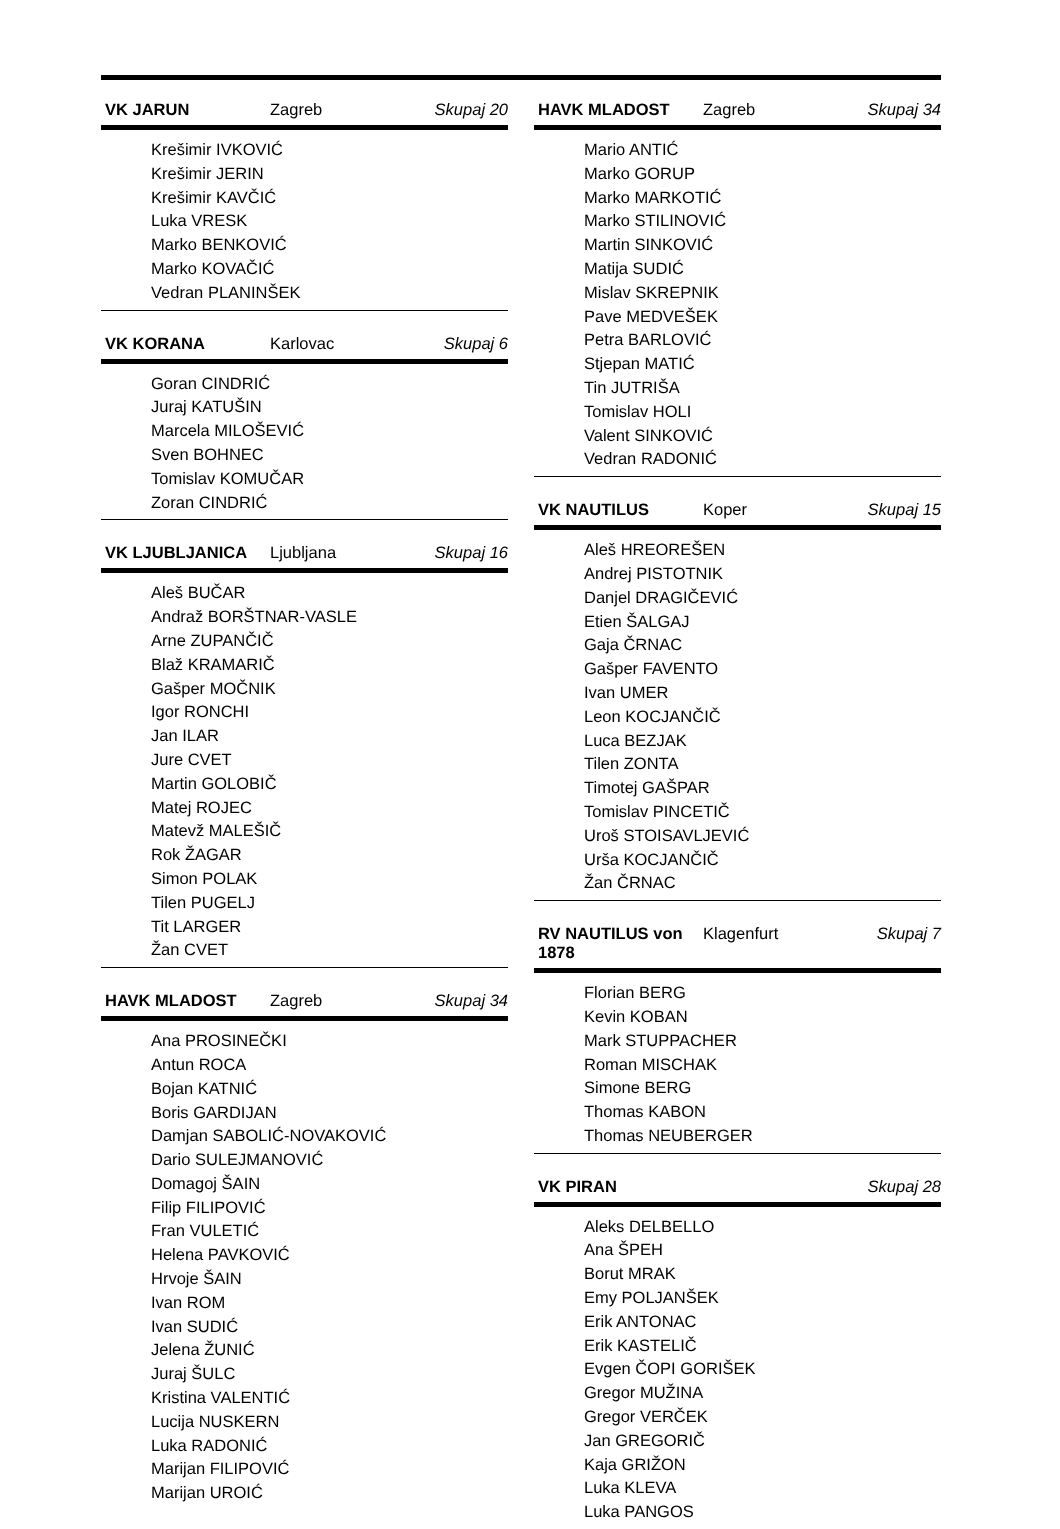VK JARUN Zagreb Skupaj 20
Krešimir IVKOVIĆ
Krešimir JERIN
Krešimir KAVČIĆ
Luka VRESK
Marko BENKOVIĆ
Marko KOVAČIĆ
Vedran PLANINŠEK
VK KORANA Karlovac Skupaj 6
Goran CINDRIĆ
Juraj KATUŠIN
Marcela MILOŠEVIĆ
Sven BOHNEC
Tomislav KOMUČAR
Zoran CINDRIĆ
VK LJUBLJANICA Ljubljana Skupaj 16
Aleš BUČAR
Andraž BORŠTNAR-VASLE
Arne ZUPANČIČ
Blaž KRAMARIČ
Gašper MOČNIK
Igor RONCHI
Jan ILAR
Jure CVET
Martin GOLOBIČ
Matej ROJEC
Matevž MALEŠIČ
Rok ŽAGAR
Simon POLAK
Tilen PUGELJ
Tit LARGER
Žan CVET
HAVK MLADOST Zagreb Skupaj 34
Ana PROSINEČKI
Antun ROCA
Bojan KATNIĆ
Boris GARDIJAN
Damjan SABOLIĆ-NOVAKOVIĆ
Dario SULEJMANOVIĆ
Domagoj ŠAIN
Filip FILIPOVIĆ
Fran VULETIĆ
Helena PAVKOVIĆ
Hrvoje ŠAIN
Ivan ROM
Ivan SUDIĆ
Jelena ŽUNIĆ
Juraj ŠULC
Kristina VALENTIĆ
Lucija NUSKERN
Luka RADONIĆ
Marijan FILIPOVIĆ
Marijan UROIĆ
HAVK MLADOST Zagreb Skupaj 34
Mario ANTIĆ
Marko GORUP
Marko MARKOTIĆ
Marko STILINOVIĆ
Martin SINKOVIĆ
Matija SUDIĆ
Mislav SKREPNIK
Pave MEDVEŠEK
Petra BARLOVIĆ
Stjepan MATIĆ
Tin JUTRIŠA
Tomislav HOLI
Valent SINKOVIĆ
Vedran RADONIĆ
VK NAUTILUS Koper Skupaj 15
Aleš HREOREŠEN
Andrej PISTOTNIK
Danjel DRAGIČEVIĆ
Etien ŠALGAJ
Gaja ČRNAC
Gašper FAVENTO
Ivan UMER
Leon KOCJANČIČ
Luca BEZJAK
Tilen ZONTA
Timotej GAŠPAR
Tomislav PINCETIČ
Uroš STOISAVLJEVIĆ
Urša KOCJANČIČ
Žan ČRNAC
RV NAUTILUS von 1878 Klagenfurt Skupaj 7
Florian BERG
Kevin KOBAN
Mark STUPPACHER
Roman MISCHAK
Simone BERG
Thomas KABON
Thomas NEUBERGER
VK PIRAN Skupaj 28
Aleks DELBELLO
Ana ŠPEH
Borut MRAK
Emy POLJANŠEK
Erik ANTONAC
Erik KASTELIČ
Evgen ČOPI GORIŠEK
Gregor MUŽINA
Gregor VERČEK
Jan GREGORIČ
Kaja GRIŽON
Luka KLEVA
Luka PANGOS